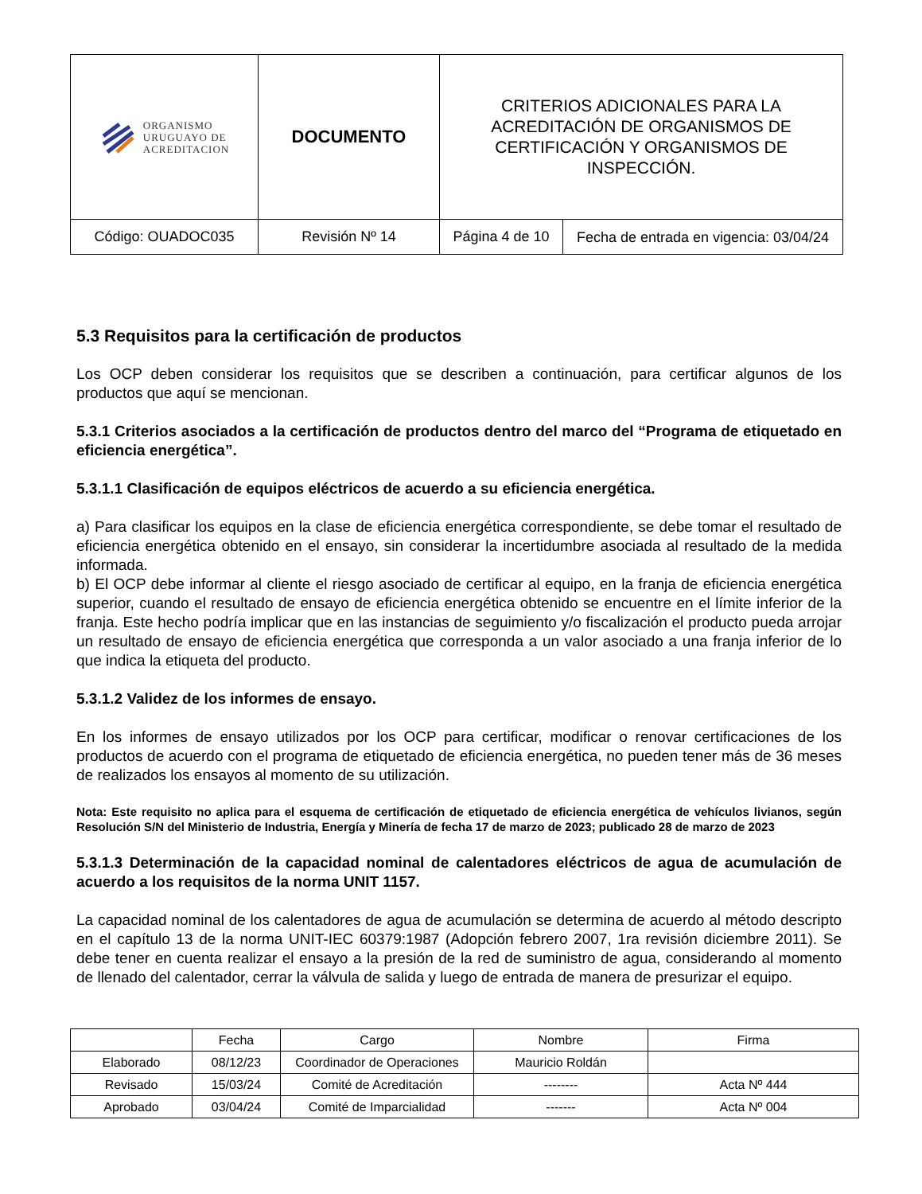| ORGANISMO URUGUAYO DE ACREDITACION | DOCUMENTO | CRITERIOS ADICIONALES PARA LA ACREDITACIÓN DE ORGANISMOS DE CERTIFICACIÓN Y ORGANISMOS DE INSPECCIÓN. | |
| Código: OUADOC035 | Revisión Nº 14 | Página 4 de 10 | Fecha de entrada en vigencia: 03/04/24 |
5.3 Requisitos para la certificación de productos
Los OCP deben considerar los requisitos que se describen a continuación, para certificar algunos de los productos que aquí se mencionan.
5.3.1 Criterios asociados a la certificación de productos dentro del marco del “Programa de etiquetado en eficiencia energética”.
5.3.1.1 Clasificación de equipos eléctricos de acuerdo a su eficiencia energética.
a) Para clasificar los equipos en la clase de eficiencia energética correspondiente, se debe tomar el resultado de eficiencia energética obtenido en el ensayo, sin considerar la incertidumbre asociada al resultado de la medida informada.
b) El OCP debe informar al cliente el riesgo asociado de certificar al equipo, en la franja de eficiencia energética superior, cuando el resultado de ensayo de eficiencia energética obtenido se encuentre en el límite inferior de la franja. Este hecho podría implicar que en las instancias de seguimiento y/o fiscalización el producto pueda arrojar un resultado de ensayo de eficiencia energética que corresponda a un valor asociado a una franja inferior de lo que indica la etiqueta del producto.
5.3.1.2 Validez de los informes de ensayo.
En los informes de ensayo utilizados por los OCP para certificar, modificar o renovar certificaciones de los productos de acuerdo con el programa de etiquetado de eficiencia energética, no pueden tener más de 36 meses de realizados los ensayos al momento de su utilización.
Nota: Este requisito no aplica para el esquema de certificación de etiquetado de eficiencia energética de vehículos livianos, según Resolución S/N del Ministerio de Industria, Energía y Minería de fecha 17 de marzo de 2023; publicado 28 de marzo de 2023
5.3.1.3 Determinación de la capacidad nominal de calentadores eléctricos de agua de acumulación de acuerdo a los requisitos de la norma UNIT 1157.
La capacidad nominal de los calentadores de agua de acumulación se determina de acuerdo al método descripto en el capítulo 13 de la norma UNIT-IEC 60379:1987 (Adopción febrero 2007, 1ra revisión diciembre 2011). Se debe tener en cuenta realizar el ensayo a la presión de la red de suministro de agua, considerando al momento de llenado del calentador, cerrar la válvula de salida y luego de entrada de manera de presurizar el equipo.
| | Fecha | Cargo | Nombre | Firma |
| Elaborado | 08/12/23 | Coordinador de Operaciones | Mauricio Roldán | |
| Revisado | 15/03/24 | Comité de Acreditación | -------- | Acta Nº 444 |
| Aprobado | 03/04/24 | Comité de Imparcialidad | ------- | Acta Nº 004 |